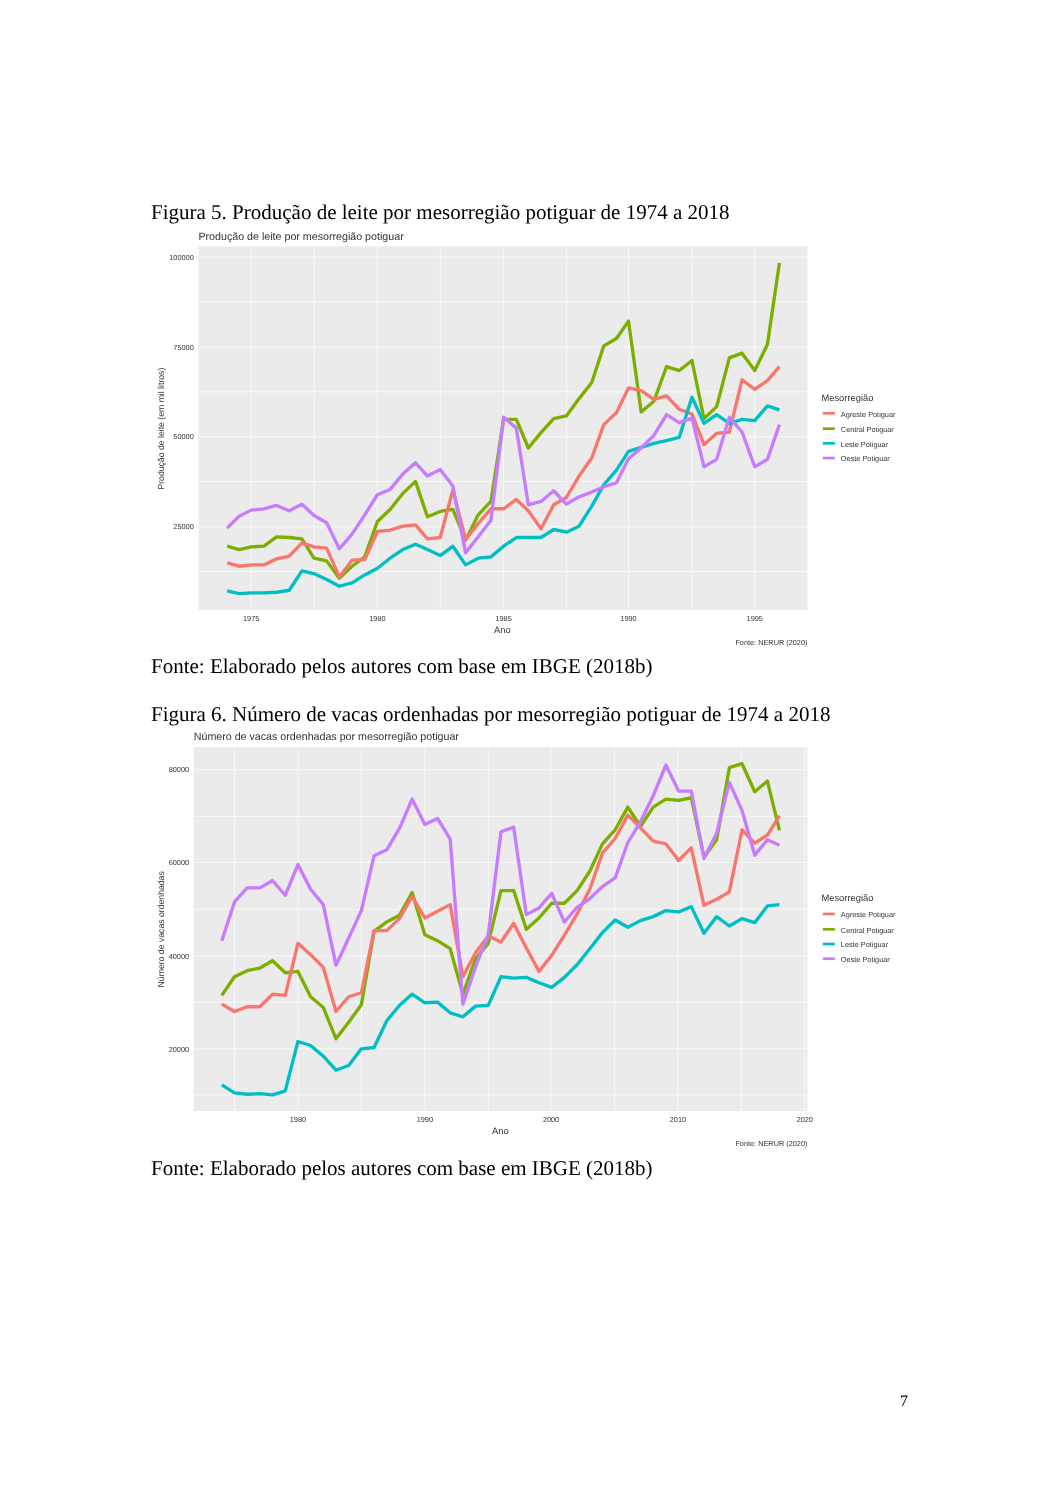Figura 5. Produção de leite por mesorregião potiguar de 1974 a 2018
Produção de leite por mesorregião potiguar
100000
75000
50000
25000
1975
1980
1985
1990
1995
Ano
Produção de leite (em mil litros)
Mesorregião
Agreste Potiguar
Central Potiguar
Leste Potiguar
Oeste Potiguar
Fonte: NERUR (2020)
Fonte: Elaborado pelos autores com base em IBGE (2018b)
Figura 6. Número de vacas ordenhadas por mesorregião potiguar de 1974 a 2018
Número de vacas ordenhadas por mesorregião potiguar
80000
60000
40000
20000
1980
1990
2000
2010
2020
Ano
Número de vacas ordenhadas
Mesorregião
Agreste Potiguar
Central Potiguar
Leste Potiguar
Oeste Potiguar
Fonte: NERUR (2020)
Fonte: Elaborado pelos autores com base em IBGE (2018b)
7